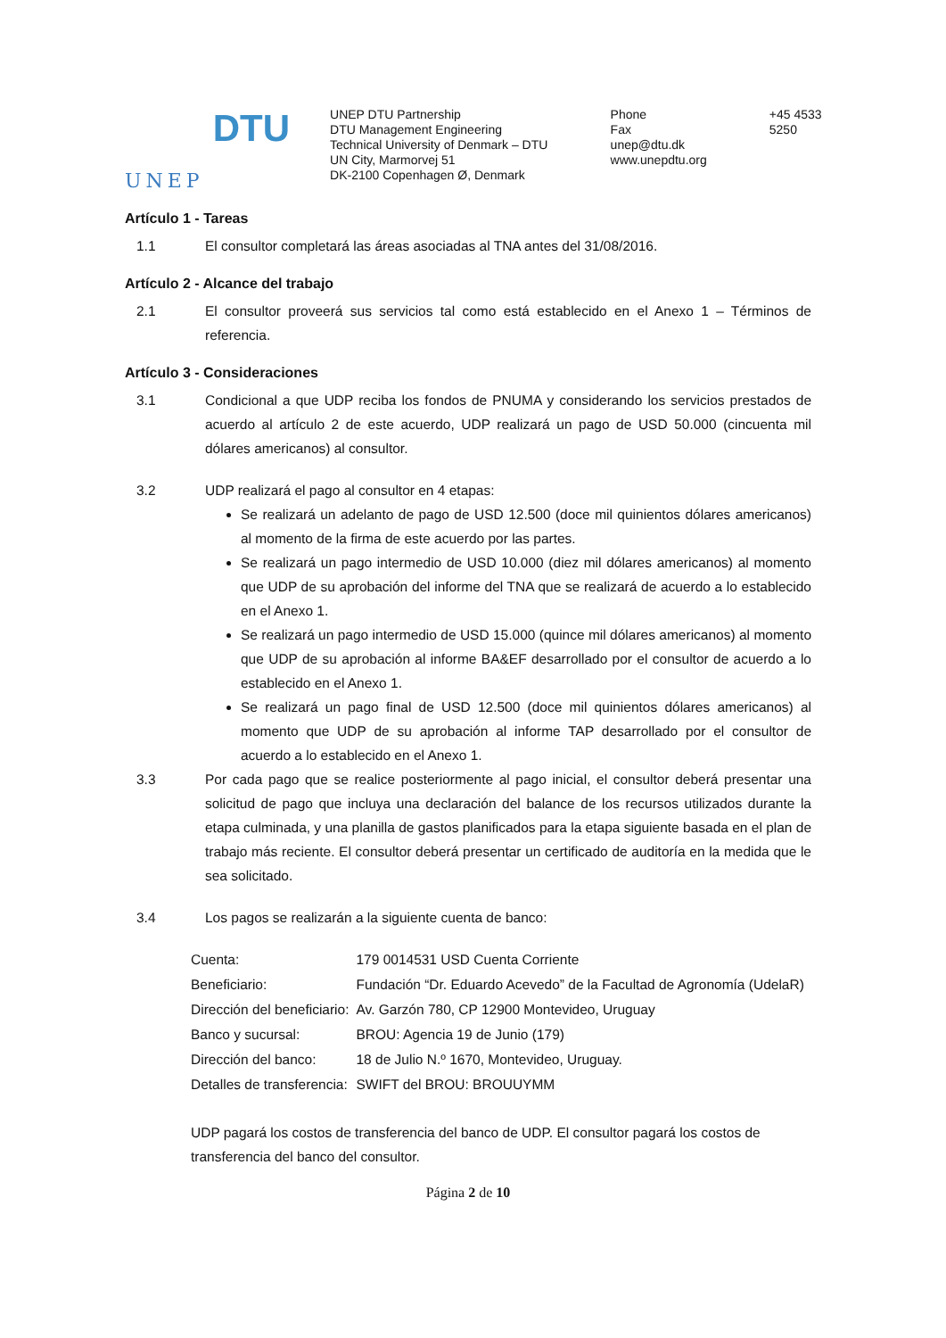UNEP
DTU
UNEP DTU Partnership
DTU Management Engineering
Technical University of Denmark – DTU
UN City, Marmorvej 51
DK-2100 Copenhagen Ø, Denmark
Phone
Fax
unep@dtu.dk
www.unepdtu.org
+45 4533 5250
Artículo 1 - Tareas
1.1 El consultor completará las áreas asociadas al TNA antes del 31/08/2016.
Artículo 2 - Alcance del trabajo
2.1 El consultor proveerá sus servicios tal como está establecido en el Anexo 1 – Términos de referencia.
Artículo 3 - Consideraciones
3.1 Condicional a que UDP reciba los fondos de PNUMA y considerando los servicios prestados de acuerdo al artículo 2 de este acuerdo, UDP realizará un pago de USD 50.000 (cincuenta mil dólares americanos) al consultor.
3.2 UDP realizará el pago al consultor en 4 etapas:
Se realizará un adelanto de pago de USD 12.500 (doce mil quinientos dólares americanos) al momento de la firma de este acuerdo por las partes.
Se realizará un pago intermedio de USD 10.000 (diez mil dólares americanos) al momento que UDP de su aprobación del informe del TNA que se realizará de acuerdo a lo establecido en el Anexo 1.
Se realizará un pago intermedio de USD 15.000 (quince mil dólares americanos) al momento que UDP de su aprobación al informe BA&EF desarrollado por el consultor de acuerdo a lo establecido en el Anexo 1.
Se realizará un pago final de USD 12.500 (doce mil quinientos dólares americanos) al momento que UDP de su aprobación al informe TAP desarrollado por el consultor de acuerdo a lo establecido en el Anexo 1.
3.3 Por cada pago que se realice posteriormente al pago inicial, el consultor deberá presentar una solicitud de pago que incluya una declaración del balance de los recursos utilizados durante la etapa culminada, y una planilla de gastos planificados para la etapa siguiente basada en el plan de trabajo más reciente. El consultor deberá presentar un certificado de auditoría en la medida que le sea solicitado.
3.4 Los pagos se realizarán a la siguiente cuenta de banco:
| Cuenta: | 179 0014531 USD Cuenta Corriente |
| Beneficiario: | Fundación “Dr. Eduardo Acevedo” de la Facultad de Agronomía (UdelaR) |
| Dirección del beneficiario: | Av. Garzón 780, CP 12900 Montevideo, Uruguay |
| Banco y sucursal: | BROU: Agencia 19 de Junio (179) |
| Dirección del banco: | 18 de Julio N.º 1670, Montevideo, Uruguay. |
| Detalles de transferencia: | SWIFT del BROU: BROUUYMM |
UDP pagará los costos de transferencia del banco de UDP. El consultor pagará los costos de transferencia del banco del consultor.
Página 2 de 10